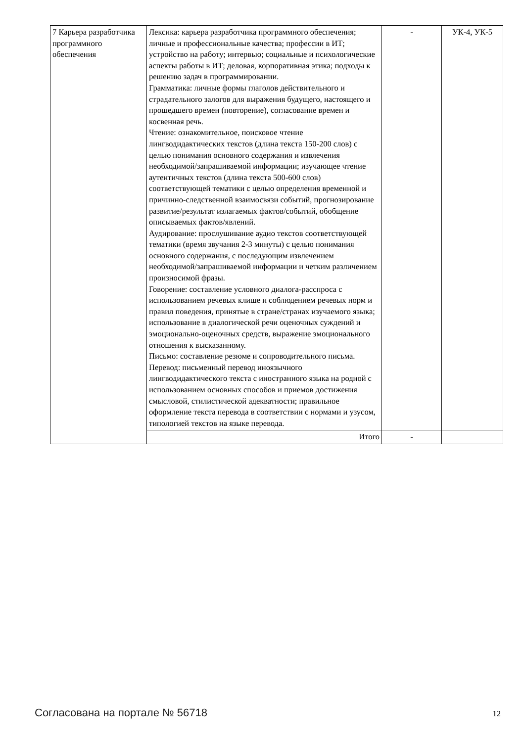| 7 Карьера разработчика программного обеспечения | Лексика: карьера разработчика программного обеспечения; личные и профессиональные качества; профессии в ИТ; устройство на работу; интервью; социальные и психологические аспекты работы в ИТ; деловая, корпоративная этика; подходы к решению задач в программировании. Грамматика: личные формы глаголов действительного и страдательного залогов для выражения будущего, настоящего и прошедшего времен (повторение), согласование времен и косвенная речь. Чтение: ознакомительное, поисковое чтение лингводидактических текстов (длина текста 150-200 слов) с целью понимания основного содержания и извлечения необходимой/запрашиваемой информации; изучающее чтение аутентичных текстов (длина текста 500-600 слов) соответствующей тематики с целью определения временной и причинно-следственной взаимосвязи событий, прогнозирование развитие/результат излагаемых фактов/событий, обобщение описываемых фактов/явлений. Аудирование: прослушивание аудио текстов соответствующей тематики (время звучания 2-3 минуты) с целью понимания основного содержания, с последующим извлечением необходимой/запрашиваемой информации и четким различением произносимой фразы. Говорение: составление условного диалога-расспроса с использованием речевых клише и соблюдением речевых норм и правил поведения, принятые в стране/странах изучаемого языка; использование в диалогической речи оценочных суждений и эмоционально-оценочных средств, выражение эмоционального отношения к высказанному. Письмо: составление резюме и сопроводительного письма. Перевод: письменный перевод иноязычного лингводидактического текста с иностранного языка на родной с использованием основных способов и приемов достижения смысловой, стилистической адекватности; правильное оформление текста перевода в соответствии с нормами и узусом, типологией текстов на языке перевода. | - | УК-4, УК-5 |
| | Итого | - | |
Согласована на портале № 56718 12